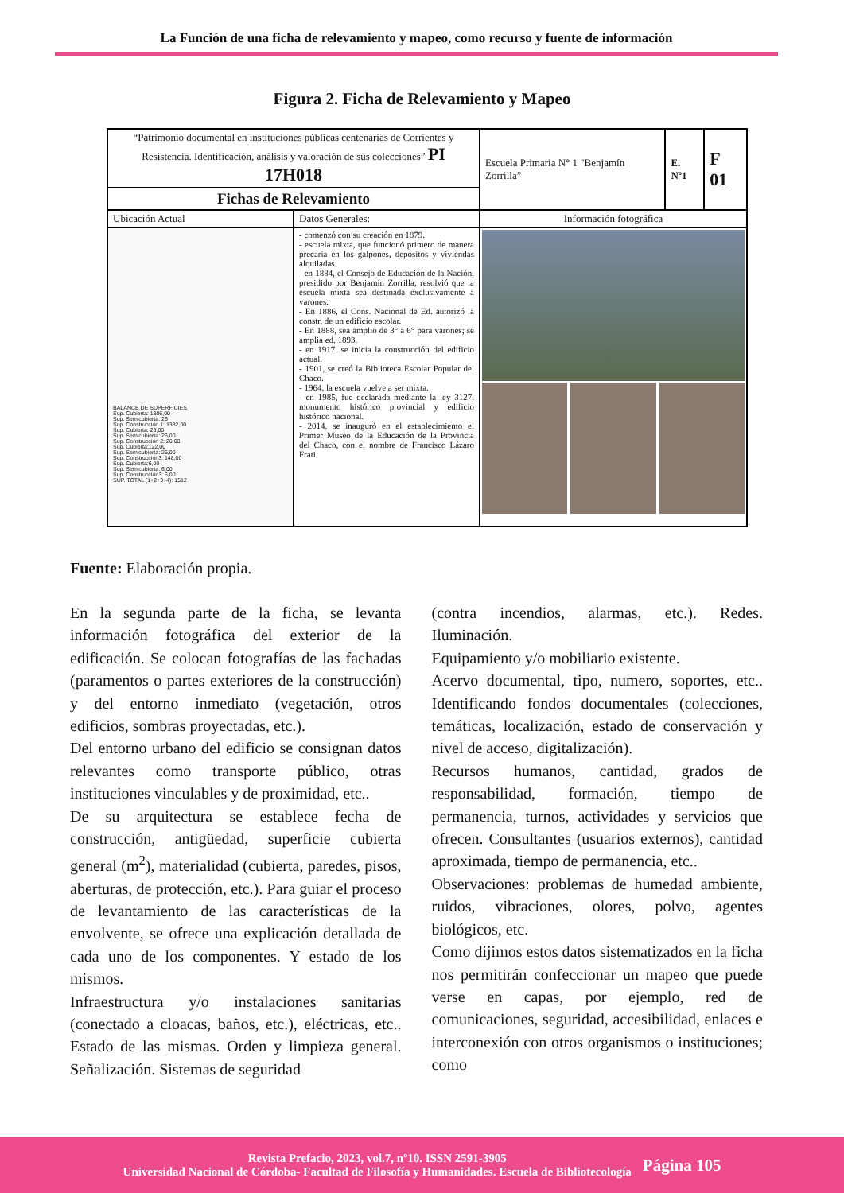La Función de una ficha de relevamiento y mapeo, como recurso y fuente de información
Figura 2. Ficha de Relevamiento y Mapeo
| “Patrimonio documental en instituciones públicas centenarias de Corrientes y Resistencia. Identificación, análisis y valoración de sus colecciones” PI 17H018 | | Escuela Primaria N° 1 "Benjamín Zorrilla” | E. Nº1 | F 01 |
| Fichas de Relevamiento | | | | |
| Ubicación Actual | Datos Generales: | Información fotográfica | | |
| BALANCE DE SUPERFICIES Sup. Cubierta: 1306,00 Sup. Semicubierta: 26 Sup. Construcción 1: 1332,00 Sup. Cubierta: 26,00 Sup. Semicubierta: 26,00 Sup. Construcción 2: 26,00 Sup. Cubierta:122,00 Sup. Semicubierta: 26,00 Sup. Construcción3: 148,00 Sup. Cubierta:6,00 Sup. Semicubierta: 6,00 Sup. Construcción3: 6,00 SUP. TOTAL (1+2+3+4): 1512 | - comenzó con su creación en 1879. - escuela mixta, que funcionó primero de manera precaria en los galpones, depósitos y viviendas alquiladas. - en 1884, el Consejo de Educación de la Nación, presidido por Benjamín Zorrilla, resolvió que la escuela mixta sea destinada exclusivamente a varones. - En 1886, el Cons. Nacional de Ed. autorizó la constr. de un edificio escolar. - En 1888, sea amplio de 3° a 6° para varones; se amplia ed. 1893. - en 1917, se inicia la construcción del edificio actual. - 1901, se creó la Biblioteca Escolar Popular del Chaco. - 1964, la escuela vuelve a ser mixta. - en 1985, fue declarada mediante la ley 3127, monumento histórico provincial y edificio histórico nacional. - 2014, se inauguró en el establecimiento el Primer Museo de la Educación de la Provincia del Chaco, con el nombre de Francisco Lázaro Frati. | | | |
Fuente: Elaboración propia.
En la segunda parte de la ficha, se levanta información fotográfica del exterior de la edificación. Se colocan fotografías de las fachadas (paramentos o partes exteriores de la construcción) y del entorno inmediato (vegetación, otros edificios, sombras proyectadas, etc.).
Del entorno urbano del edificio se consignan datos relevantes como transporte público, otras instituciones vinculables y de proximidad, etc..
De su arquitectura se establece fecha de construcción, antigüedad, superficie cubierta general (m<sup>2</sup>), materialidad (cubierta, paredes, pisos, aberturas, de protección, etc.). Para guiar el proceso de levantamiento de las características de la envolvente, se ofrece una explicación detallada de cada uno de los componentes. Y estado de los mismos.
Infraestructura y/o instalaciones sanitarias (conectado a cloacas, baños, etc.), eléctricas, etc.. Estado de las mismas. Orden y limpieza general. Señalización. Sistemas de seguridad
(contra incendios, alarmas, etc.). Redes. Iluminación.
Equipamiento y/o mobiliario existente.
Acervo documental, tipo, numero, soportes, etc.. Identificando fondos documentales (colecciones, temáticas, localización, estado de conservación y nivel de acceso, digitalización).
Recursos humanos, cantidad, grados de responsabilidad, formación, tiempo de permanencia, turnos, actividades y servicios que ofrecen. Consultantes (usuarios externos), cantidad aproximada, tiempo de permanencia, etc..
Observaciones: problemas de humedad ambiente, ruidos, vibraciones, olores, polvo, agentes biológicos, etc.
Como dijimos estos datos sistematizados en la ficha nos permitirán confeccionar un mapeo que puede verse en capas, por ejemplo, red de comunicaciones, seguridad, accesibilidad, enlaces e interconexión con otros organismos o instituciones; como
Revista Prefacio, 2023, vol.7, nº10. ISSN 2591-3905
Universidad Nacional de Córdoba- Facultad de Filosofía y Humanidades. Escuela de Bibliotecología
Página 105